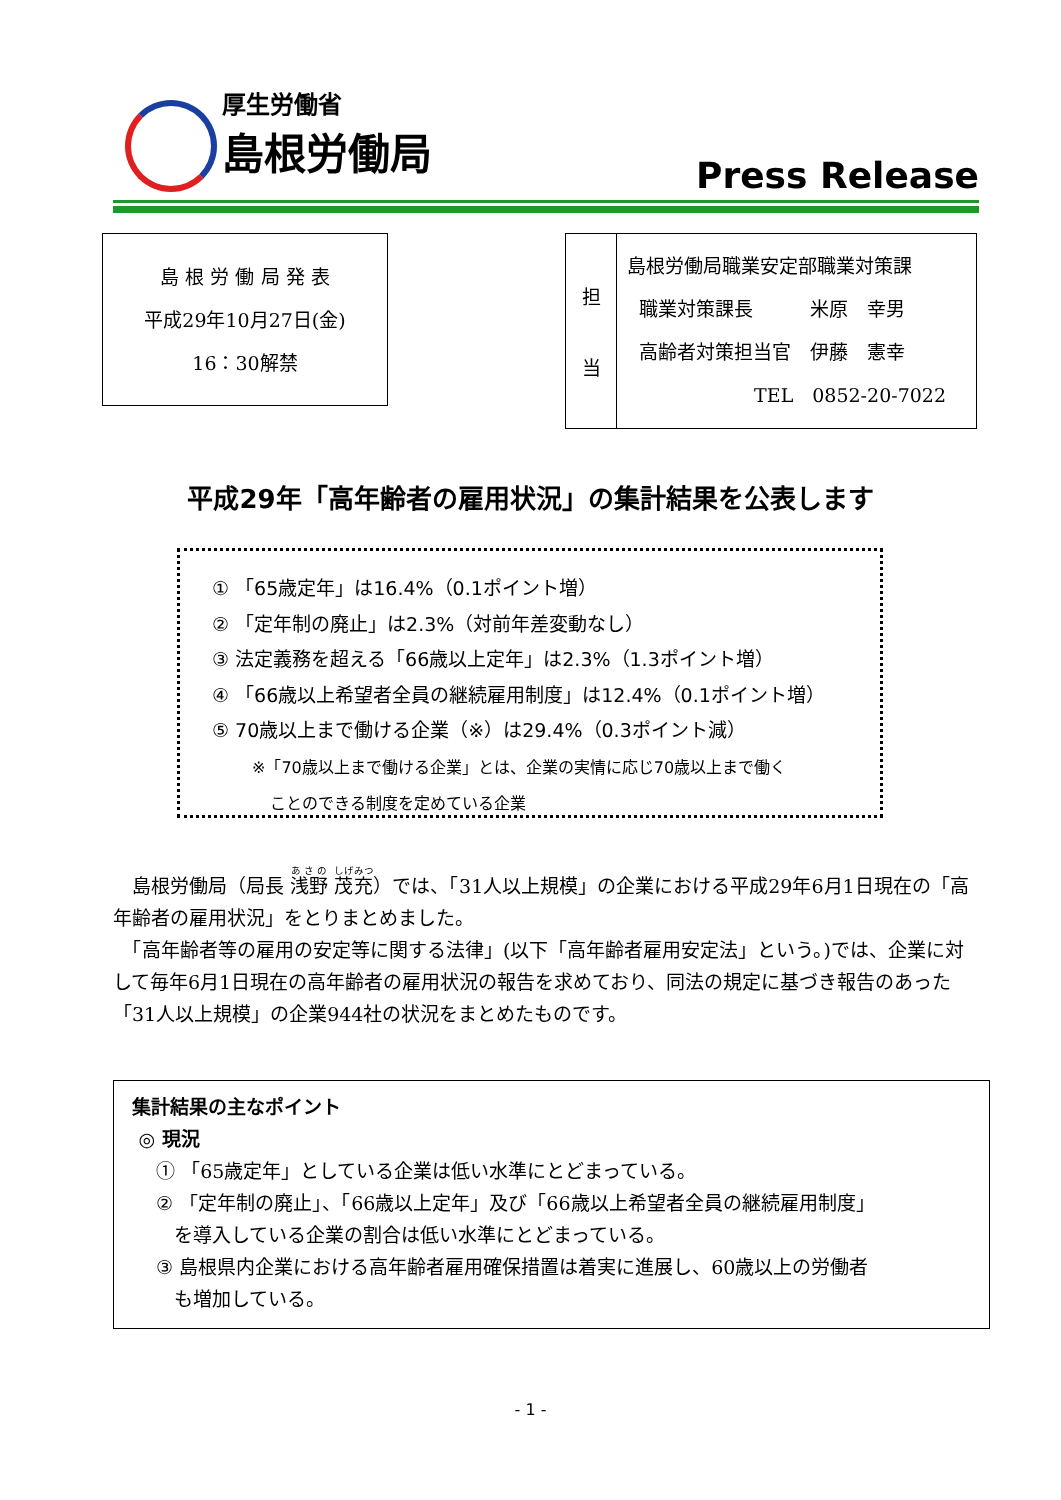厚生労働省
島根労働局
Press Release
島 根 労 働 局 発 表
平成29年10月27日(金)
16：30解禁
| 担 当 | 島根労働局職業安定部職業対策課 職業対策課長 米原 幸男 高齢者対策担当官 伊藤 憲幸 TEL 0852-20-7022 |
平成29年「高年齢者の雇用状況」の集計結果を公表します
① 「65歳定年」は16.4%（0.1ポイント増）
② 「定年制の廃止」は2.3%（対前年差変動なし）
③ 法定義務を超える「66歳以上定年」は2.3%（1.3ポイント増）
④ 「66歳以上希望者全員の継続雇用制度」は12.4%（0.1ポイント増）
⑤ 70歳以上まで働ける企業（※）は29.4%（0.3ポイント減）
※「70歳以上まで働ける企業」とは、企業の実情に応じ70歳以上まで働く
ことのできる制度を定めている企業
　島根労働局（局長 浅野 茂充）では、「31人以上規模」の企業における平成29年6月1日現在の「高年齢者の雇用状況」をとりまとめました。
　「高年齢者等の雇用の安定等に関する法律」(以下「高年齢者雇用安定法」という。)では、企業に対して毎年6月1日現在の高年齢者の雇用状況の報告を求めており、同法の規定に基づき報告のあった「31人以上規模」の企業944社の状況をまとめたものです。
集計結果の主なポイント
◎ 現況
① 「65歳定年」としている企業は低い水準にとどまっている。
② 「定年制の廃止」、「66歳以上定年」及び「66歳以上希望者全員の継続雇用制度」
を導入している企業の割合は低い水準にとどまっている。
③ 島根県内企業における高年齢者雇用確保措置は着実に進展し、60歳以上の労働者
も増加している。
- 1 -